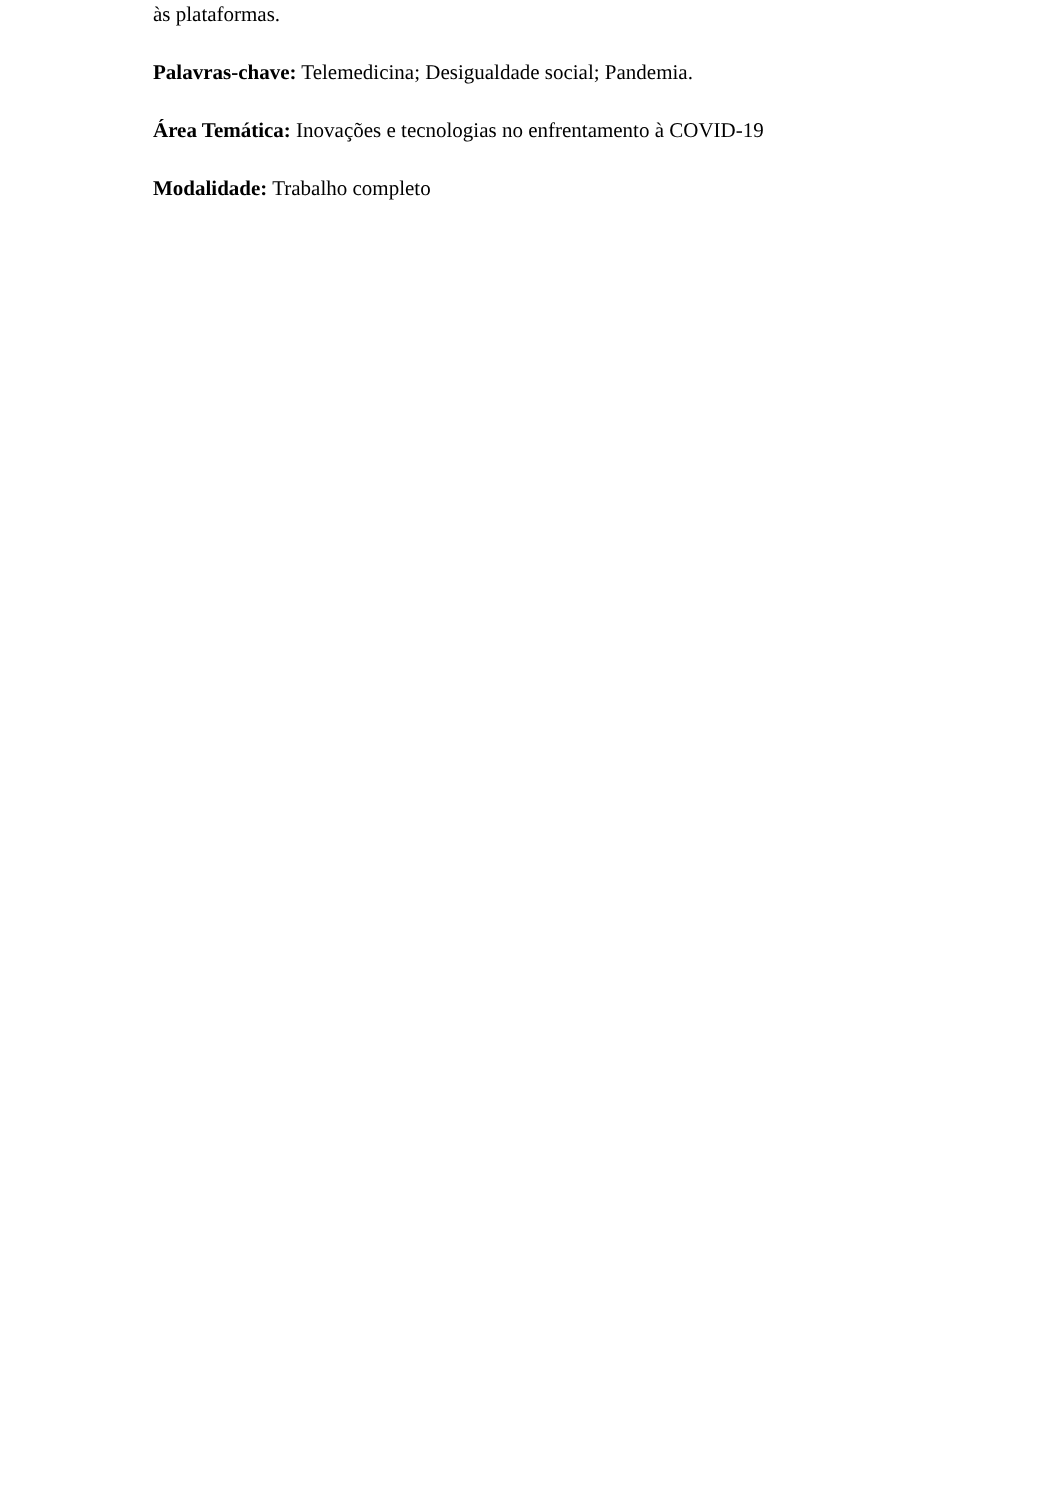às plataformas.
Palavras-chave: Telemedicina; Desigualdade social; Pandemia.
Área Temática: Inovações e tecnologias no enfrentamento à COVID-19
Modalidade: Trabalho completo